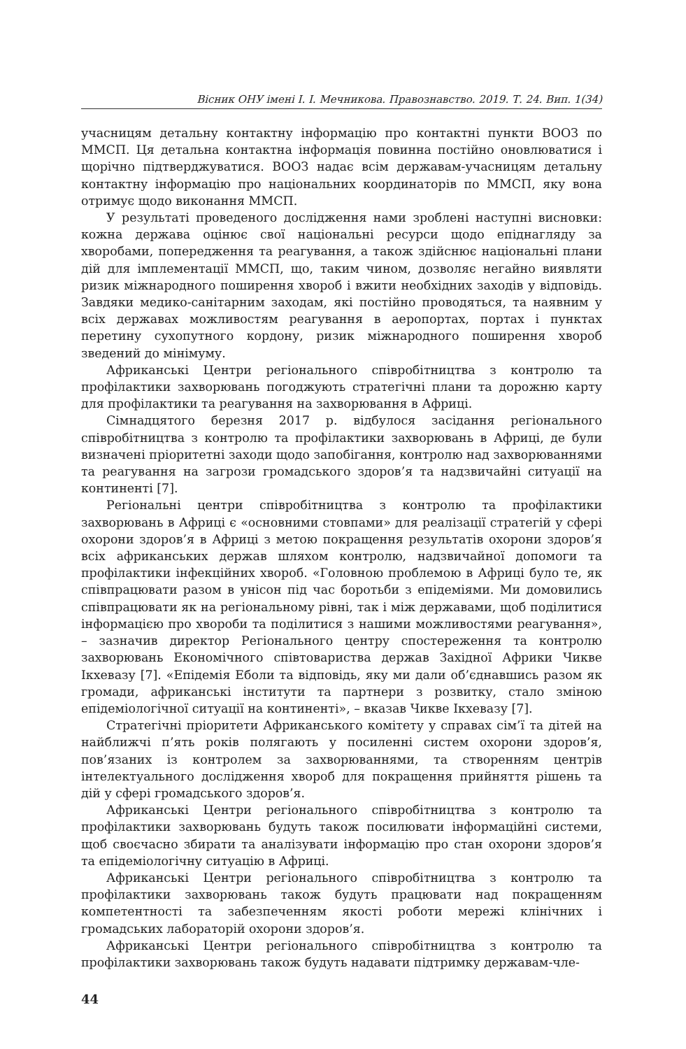Вісник ОНУ імені І. І. Мечникова. Правознавство. 2019. Т. 24. Вип. 1(34)
учасницям детальну контактну інформацію про контактні пункти ВООЗ по ММСП. Ця детальна контактна інформація повинна постійно оновлюватися і щорічно підтверджуватися. ВООЗ надає всім державам-учасницям детальну контактну інформацію про національних координаторів по ММСП, яку вона отримує щодо виконання ММСП.
У результаті проведеного дослідження нами зроблені наступні висновки: кожна держава оцінює свої національні ресурси щодо епіднагляду за хворобами, попередження та реагування, а також здійснює національні плани дій для імплементації ММСП, що, таким чином, дозволяє негайно виявляти ризик міжнародного поширення хвороб і вжити необхідних заходів у відповідь. Завдяки медико-санітарним заходам, які постійно проводяться, та наявним у всіх державах можливостям реагування в аеропортах, портах і пунктах перетину сухопутного кордону, ризик міжнародного поширення хвороб зведений до мінімуму.
Африканські Центри регіонального співробітництва з контролю та профілактики захворювань погоджують стратегічні плани та дорожню карту для профілактики та реагування на захворювання в Африці.
Сімнадцятого березня 2017 р. відбулося засідання регіонального співробітництва з контролю та профілактики захворювань в Африці, де були визначені пріоритетні заходи щодо запобігання, контролю над захворюваннями та реагування на загрози громадського здоров’я та надзвичайні ситуації на континенті [7].
Регіональні центри співробітництва з контролю та профілактики захворювань в Африці є «основними стовпами» для реалізації стратегій у сфері охорони здоров’я в Африці з метою покращення результатів охорони здоров’я всіх африканських держав шляхом контролю, надзвичайної допомоги та профілактики інфекційних хвороб. «Головною проблемою в Африці було те, як співпрацювати разом в унісон під час боротьби з епідеміями. Ми домовились співпрацювати як на регіональному рівні, так і між державами, щоб поділитися інформацією про хвороби та поділитися з нашими можливостями реагування», – зазначив директор Регіонального центру спостереження та контролю захворювань Економічного співтовариства держав Західної Африки Чикве Ікхевазу [7]. «Епідемія Еболи та відповідь, яку ми дали об’єднавшись разом як громади, африканські інститути та партнери з розвитку, стало зміною епідеміологічної ситуації на континенті», – вказав Чикве Ікхевазу [7].
Стратегічні пріоритети Африканського комітету у справах сім’ї та дітей на найближчі п’ять років полягають у посиленні систем охорони здоров’я, пов’язаних із контролем за захворюваннями, та створенням центрів інтелектуального дослідження хвороб для покращення прийняття рішень та дій у сфері громадського здоров’я.
Африканські Центри регіонального співробітництва з контролю та профілактики захворювань будуть також посилювати інформаційні системи, щоб своєчасно збирати та аналізувати інформацію про стан охорони здоров’я та епідеміологічну ситуацію в Африці.
Африканські Центри регіонального співробітництва з контролю та профілактики захворювань також будуть працювати над покращенням компетентності та забезпеченням якості роботи мережі клінічних і громадських лабораторій охорони здоров’я.
Африканські Центри регіонального співробітництва з контролю та профілактики захворювань також будуть надавати підтримку державам-чле-
44